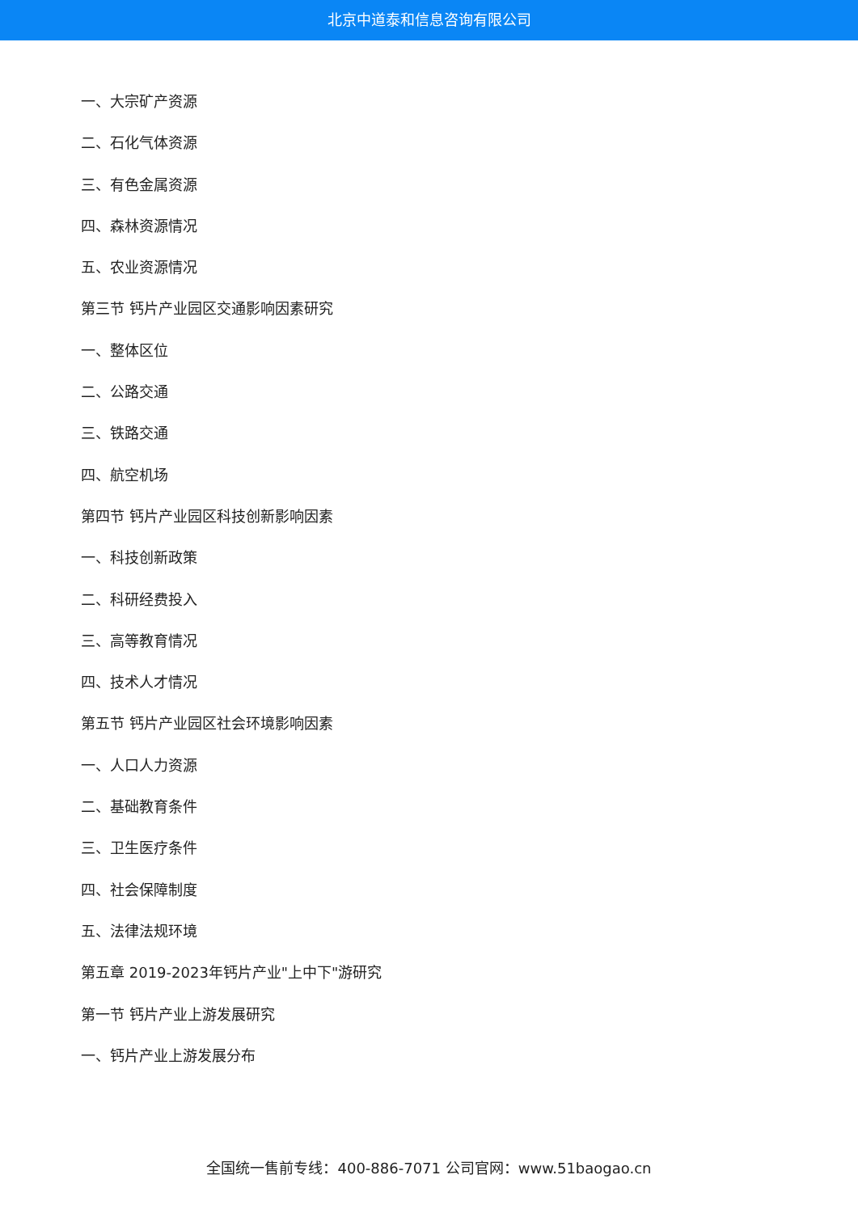北京中道泰和信息咨询有限公司
一、大宗矿产资源
二、石化气体资源
三、有色金属资源
四、森林资源情况
五、农业资源情况
第三节 钙片产业园区交通影响因素研究
一、整体区位
二、公路交通
三、铁路交通
四、航空机场
第四节 钙片产业园区科技创新影响因素
一、科技创新政策
二、科研经费投入
三、高等教育情况
四、技术人才情况
第五节 钙片产业园区社会环境影响因素
一、人口人力资源
二、基础教育条件
三、卫生医疗条件
四、社会保障制度
五、法律法规环境
第五章 2019-2023年钙片产业"上中下"游研究
第一节 钙片产业上游发展研究
一、钙片产业上游发展分布
全国统一售前专线：400-886-7071 公司官网：www.51baogao.cn